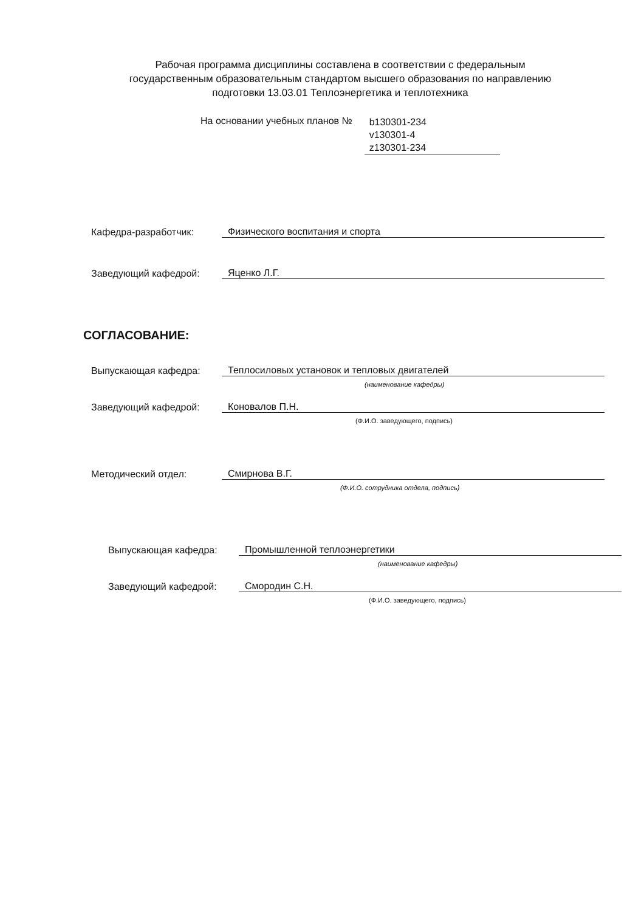Рабочая программа дисциплины составлена в соответствии с федеральным государственным образовательным стандартом высшего образования по направлению подготовки 13.03.01 Теплоэнергетика и теплотехника
На основании учебных планов №
b130301-234
v130301-4
z130301-234
Кафедра-разработчик:
Физического воспитания и спорта
Заведующий кафедрой:
Яценко Л.Г.
СОГЛАСОВАНИЕ:
Выпускающая кафедра:
Теплосиловых установок и тепловых двигателей
(наименование кафедры)
Заведующий кафедрой:
Коновалов П.Н.
(Ф.И.О. заведующего, подпись)
Методический отдел:
Смирнова В.Г.
(Ф.И.О. сотрудника отдела, подпись)
Выпускающая кафедра:
Промышленной теплоэнергетики
(наименование кафедры)
Заведующий кафедрой:
Смородин С.Н.
(Ф.И.О. заведующего, подпись)